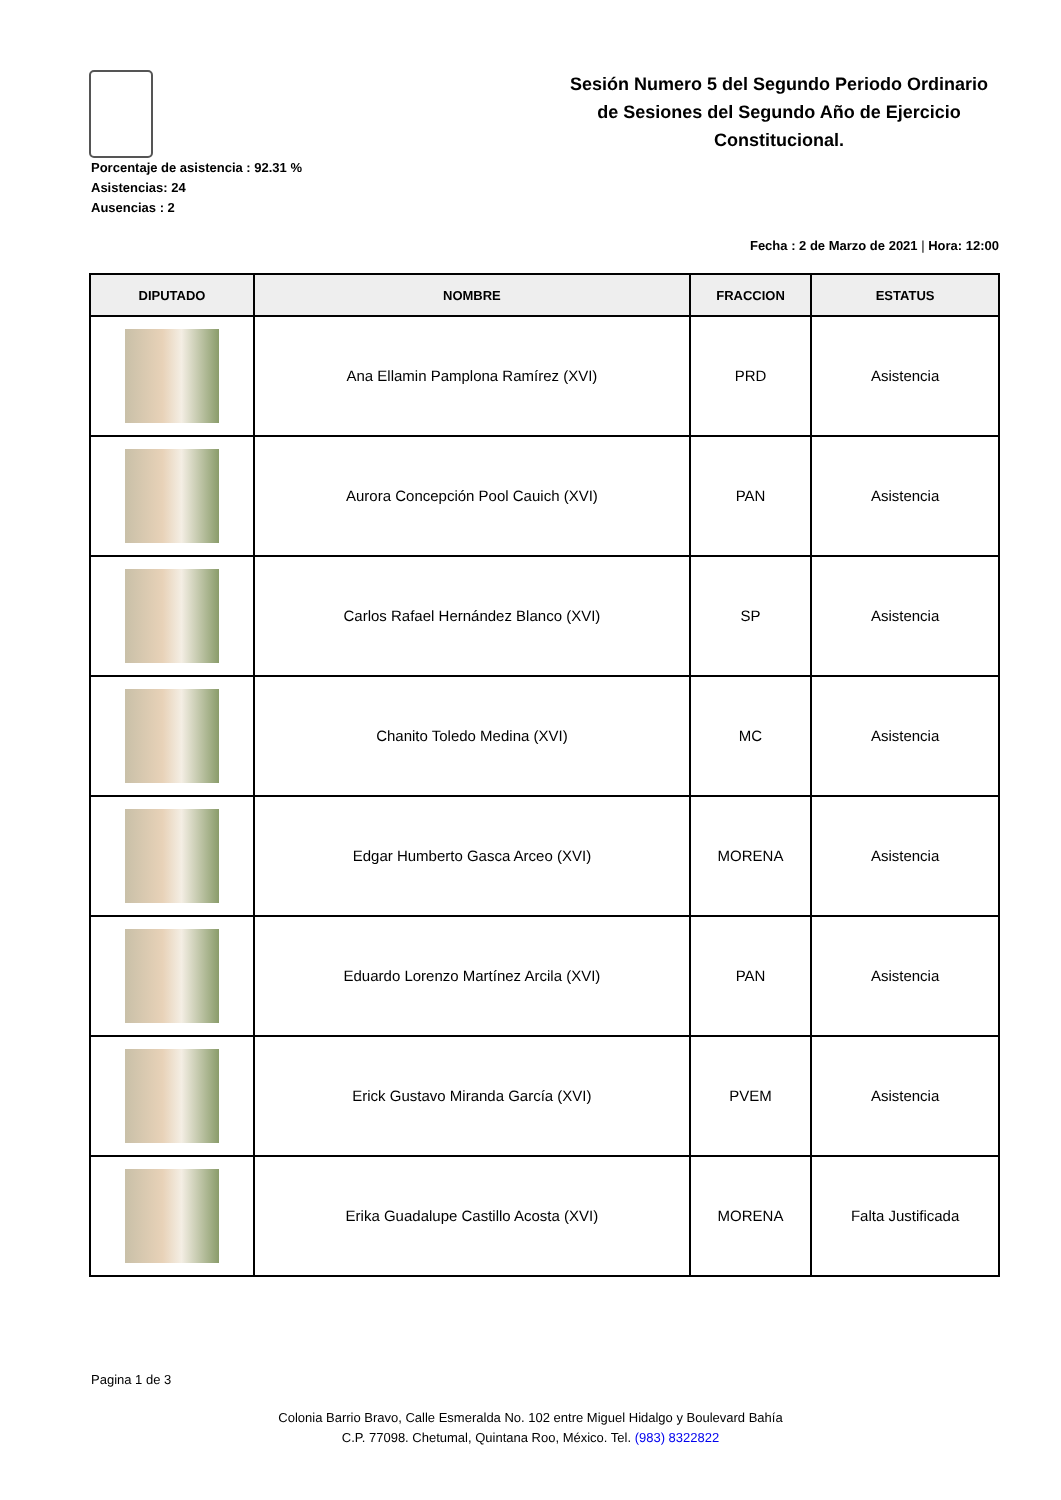Sesión Numero 5 del Segundo Periodo Ordinario de Sesiones del Segundo Año de Ejercicio Constitucional.
Porcentaje de asistencia : 92.31 %
Asistencias: 24
Ausencias : 2
Fecha : 2 de Marzo de 2021 | Hora: 12:00
| DIPUTADO | NOMBRE | FRACCION | ESTATUS |
| --- | --- | --- | --- |
| | Ana Ellamin Pamplona Ramírez (XVI) | PRD | Asistencia |
| | Aurora Concepción Pool Cauich (XVI) | PAN | Asistencia |
| | Carlos Rafael Hernández Blanco (XVI) | SP | Asistencia |
| | Chanito Toledo Medina (XVI) | MC | Asistencia |
| | Edgar Humberto Gasca Arceo (XVI) | MORENA | Asistencia |
| | Eduardo Lorenzo Martínez Arcila (XVI) | PAN | Asistencia |
| | Erick Gustavo Miranda García (XVI) | PVEM | Asistencia |
| | Erika Guadalupe Castillo Acosta (XVI) | MORENA | Falta Justificada |
Pagina 1 de 3
Colonia Barrio Bravo, Calle Esmeralda No. 102 entre Miguel Hidalgo y Boulevard Bahía
C.P. 77098. Chetumal, Quintana Roo, México. Tel. (983) 8322822